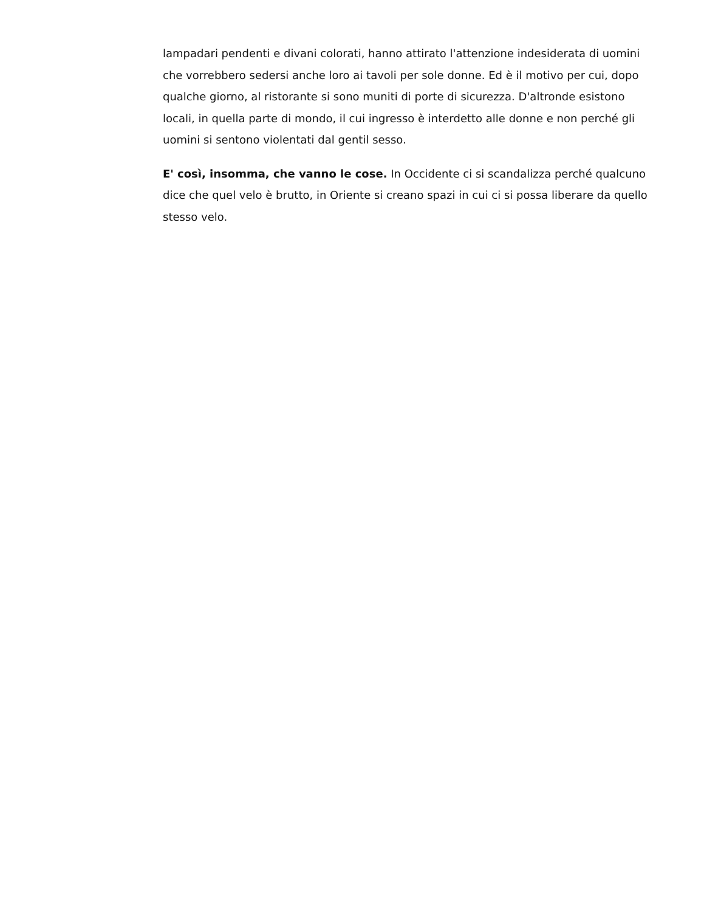lampadari pendenti e divani colorati, hanno attirato l'attenzione indesiderata di uomini che vorrebbero sedersi anche loro ai tavoli per sole donne. Ed è il motivo per cui, dopo qualche giorno, al ristorante si sono muniti di porte di sicurezza. D'altronde esistono locali, in quella parte di mondo, il cui ingresso è interdetto alle donne e non perché gli uomini si sentono violentati dal gentil sesso.
E' così, insomma, che vanno le cose. In Occidente ci si scandalizza perché qualcuno dice che quel velo è brutto, in Oriente si creano spazi in cui ci si possa liberare da quello stesso velo.